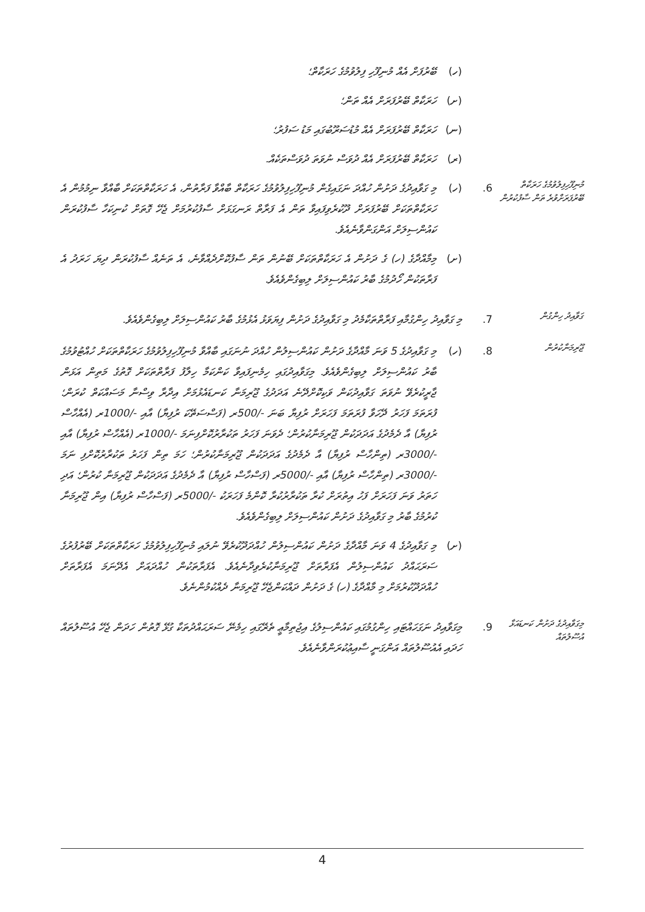(ހ) ބޭރުފަށް އެއް މުނިފޫހި ފިލުވުމުގެ ހަރަކާތް؛
(ށ) ހަރަކާތް ބޭރުފަރަށް އެއް ތަން؛
(ނ) ހަރަކާތް ބޭރުފަރަށް އެއް މުޑުސަރޫބުގައި މަޑު ސަފުރު؛
(ރ) ހަރަކާތް ބޭރުފަރަށް އެއް ދުވަސް ނުވަތަ ދުވަސްތަކެއް.
މުނިފޫހިފިލުވުމުގެ ހަރަކާތް ބޭރުފަރަށްވުރެ ތަން ސާފުކުރުން 6. (ހ) މި ގަވާއިދުގެ ދަށުން ހުއްދަ ނަގައިގެން މުނިފޫހިފިލުވުމުގެ ހަރަކާތް ބާއްވާ ފަރާތުން، އެ ހަރަކާތްތަކަށް ބާއްވާ ނިމުމުން އެ ހަރަކާތްތަކަށް ބޭރުފަރަށް ދޫކުރެވިފައިވާ ތަން އެ ފަރާތް ރަނގަޅަށް ސާފުކުރުމަށް ޖެހޭ ގޮތަށް ކުނިކަހާ ސާފުކުރަން ކައުންސިލަށް އަންގަންވާނެއެވެ.
(ށ) މިމާއްދާގެ (ހ) ގެ ދަށުން އެ ހަރަކާތްތަކަށް ބޭނުން ތަން ސާފުކޮށްދެއްވާނެ، އެ ތަނެއް ސާފުކުރަން ދިޔަ ހަރަދު އެ ފަރާތަކުން ހޯދުމުގެ ބާރު ކައުންސިލަށް ލިބިގެންވެއެވެ.
ގަވާއިދު ހިންގުން 7. މި ގަވާއިދު ހިންގުމާއި ފަރާތްތަކާމެދު މި ގަވާއިދުގެ ދަށުން ފިޔަވަޅު އެޅުމުގެ ބާރު ކައުންސިލަށް ލިބިގެންވެއެވެ.
ޖޫރިމަނާކުރުން 8. (ހ) މި ގަވާއިދުގެ 5 ވަނަ މާއްދާގެ ދަށުން ކައުންސިލުން ހުއްދަ ނުނަގައި ބާއްވާ މުނިފޫހިފިލުވުމުގެ ހަރަކާތްތަކަށް ހުއްޓުވުމުގެ ބާރު ކައުންސިލަށް ލިބިގެންވެއެވެ. މިގަވާއިދުގައި ހިމެނިފައިވާ ކަންކަމާ ހިލާފު ފަރާތްތަކަށް ގޮތުގެ މަތިން އަޅަން ޖާރީކުރެވޭ ނުވަތަ ގަވާއިދުކަން ވަކިކޮށްދޭނެ އަދަދުގެ ޖޫރިމަނާ ކަނޑައެޅުމަށް އިދާރާ ވިސްނާ މަސައްކަތް ކުރަން؛ ފުރަތަމަ ފަހަރު ދޭހަވާ ފުރަތަމަ ފަހަރަށް ރުފިޔާ ބަނަ -/500ރ (ފަސްސަތޭކަ ރުފިޔާ) އާއި -/1000ރ (އެއްހާސް ރުފިޔާ) އާ ދެމެދުގެ އަދަދަކުން ޖޫރިމަނާކުރުން؛ ދެވަނަ ފަހަރު ތަކުރާރުކޮށްފިނަމަ -/1000ރ (އެއްހާސް ރުފިޔާ) އާއި -/3000ރ (ތިންހާސް ރުފިޔާ) އާ ދެމެދުގެ އަދަދަކުން ޖޫރިމަނާކުރުން؛ ހަމަ ތިން ފަހަރު ތަކުރާރުކޮށްފި ނަމަ -/3000ރ (ތިންހާސް ރުފިޔާ) އާއި -/5000ރ (ފަސްހާސް ރުފިޔާ) އާ ދެމެދުގެ އަދަދަކުން ޖޫރިމަނާ ކުރުން؛ އަދި ހަތަރު ވަނަ ފަހަރަށް ފަހު އިތުރަށް ކުރާ ތަކުރާރުކުރާ ކޮންމެ ފަހަރަކު -/5000ރ (ފަސްހާސް ރުފިޔާ) އިން ޖޫރިމަނާ ކުރުމުގެ ބާރު މި ގަވާއިދުގެ ދަށުން ކައުންސިލަށް ލިބިގެންވެއެވެ.
(ށ) މި ގަވާއިދުގެ 4 ވަނަ މާއްދާގެ ދަށުން ކައުންސިލުން ހުއްދަދޫކުރެވޭ ނުލައި މުނިފޫހިފިލުވުމުގެ ހަރަކާތްތަކަށް ބޭރުފުރުގެ ސަރަޙައްދު ކައުންސިލުން އެފަރާތަށް ޖޫރިމަނާކުރެވިދާނެއެވެ. އެފަރާތަކުން ހުއްދައަށް އެދޭނަމަ އެފަރާތަށް ހުއްދަދޫކުރުމަށް މި މާއްދާގެ (ހ) ގެ ދަށުން ދައްކަންޖެހޭ ޖޫރިމަނާ ދެއްކުމުންނެވެ.
މިގަވާއިދުގެ ދަށުން ކަނޑައަޅާ އުސޫލުތައް 9. މިގަވާއިދު ނަގަހައްޓައި ހިންގުމުގައި ކައުންސިލުގެ އިޖުތިމާޢީ ތެރޭގައި ހިމެނޭ ސަރަޙައްދުތަކާ ގުޅޭ ގޮތުން ހަދަން ޖެހޭ އުސޫލުތައް ހަދައި އެއުސޫލުތައް އަންގަނީ ސާއިޢުކުރަންވާނެއެވެ.
4